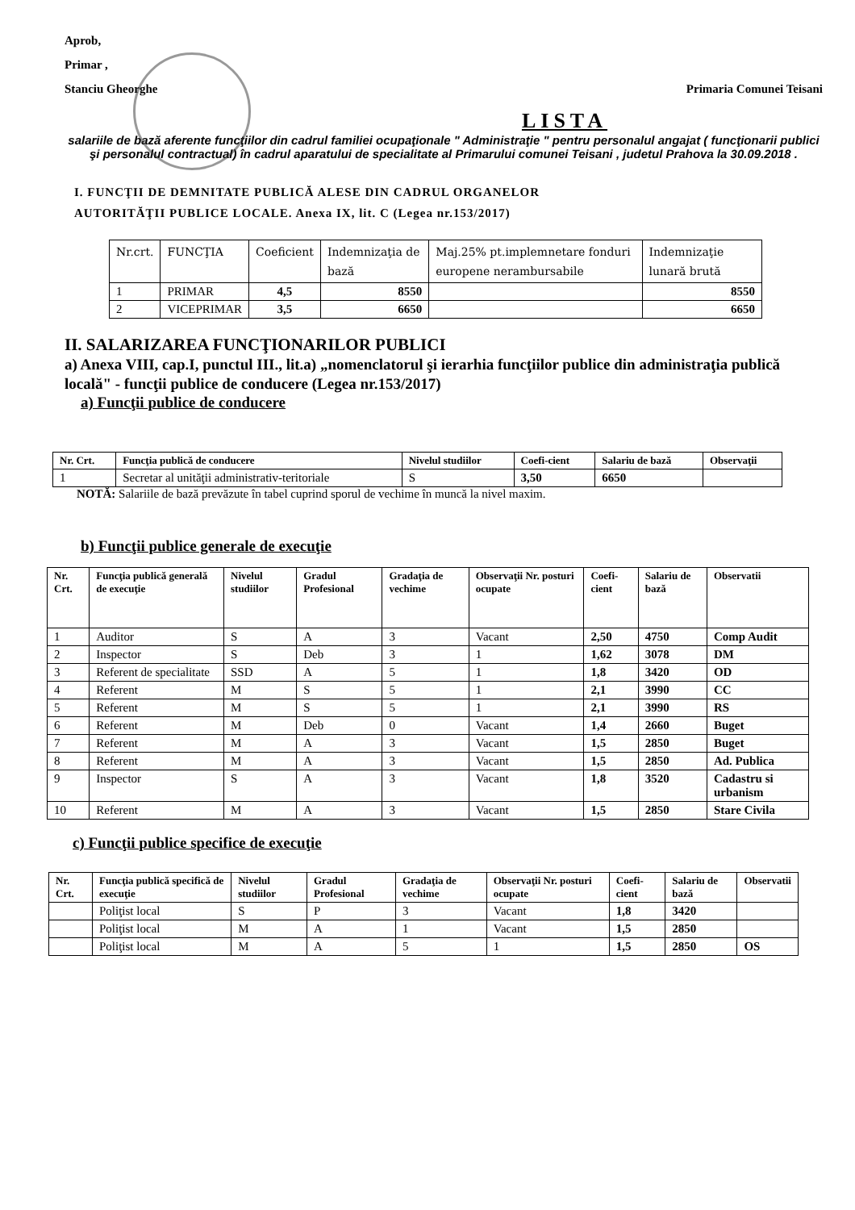Aprob,
Primar ,
Stanciu Gheorghe
Primaria Comunei Teisani
LISTA
salariile de bază aferente funcţiilor din cadrul familiei ocupaţionale " Administraţie " pentru personalul angajat ( funcţionarii publici şi personalul contractual) în cadrul aparatului de specialitate al Primarului comunei Teisani , judetul Prahova la 30.09.2018 .
I. FUNCŢII DE DEMNITATE PUBLICĂ ALESE DIN CADRUL ORGANELOR
AUTORITĂŢII PUBLICE LOCALE. Anexa IX, lit. C (Legea nr.153/2017)
| Nr.crt. | FUNCŢIA | Coeficient | Indemnizaţia de bază | Maj.25% pt.implemnetare fonduri europene nerambursabile | Indemnizaţie lunară brută |
| --- | --- | --- | --- | --- | --- |
| 1 | PRIMAR | 4,5 | 8550 | | 8550 |
| 2 | VICEPRIMAR | 3,5 | 6650 | | 6650 |
II. SALARIZAREA FUNCŢIONARILOR PUBLICI
a) Anexa VIII, cap.I, punctul III., lit.a) „nomenclatorul şi ierarhia funcţiilor publice din administraţia publică locală" - funcţii publice de conducere (Legea nr.153/2017)
a) Funcţii publice de conducere
| Nr. Crt. | Funcţia publică de conducere | Nivelul studiilor | Coefi-cient | Salariu de bază | Observaţii |
| --- | --- | --- | --- | --- | --- |
| 1 | Secretar al unităţii administrativ-teritoriale | S | 3,50 | 6650 | |
NOTĂ: Salariile de bază prevăzute în tabel cuprind sporul de vechime în muncă la nivel maxim.
b) Funcţii publice generale de execuţie
| Nr. Crt. | Funcţia publică generală de execuţie | Nivelul studiilor | Gradul Profesional | Gradaţia de vechime | Observaţii Nr. posturi ocupate | Coefi-cient | Salariu de bază | Observatii |
| --- | --- | --- | --- | --- | --- | --- | --- | --- |
| 1 | Auditor | S | A | 3 | Vacant | 2,50 | 4750 | Comp Audit |
| 2 | Inspector | S | Deb | 3 | 1 | 1,62 | 3078 | DM |
| 3 | Referent de specialitate | SSD | A | 5 | 1 | 1,8 | 3420 | OD |
| 4 | Referent | M | S | 5 | 1 | 2,1 | 3990 | CC |
| 5 | Referent | M | S | 5 | 1 | 2,1 | 3990 | RS |
| 6 | Referent | M | Deb | 0 | Vacant | 1,4 | 2660 | Buget |
| 7 | Referent | M | A | 3 | Vacant | 1,5 | 2850 | Buget |
| 8 | Referent | M | A | 3 | Vacant | 1,5 | 2850 | Ad. Publica |
| 9 | Inspector | S | A | 3 | Vacant | 1,8 | 3520 | Cadastru si urbanism |
| 10 | Referent | M | A | 3 | Vacant | 1,5 | 2850 | Stare Civila |
c) Funcţii publice specifice de execuţie
| Nr. Crt. | Funcţia publică specifică de execuţie | Nivelul studiilor | Gradul Profesional | Gradaţia de vechime | Observaţii Nr. posturi ocupate | Coefi-cient | Salariu de bază | Observatii |
| --- | --- | --- | --- | --- | --- | --- | --- | --- |
| | Poliţist local | S | P | 3 | Vacant | 1,8 | 3420 | |
| | Poliţist local | M | A | 1 | Vacant | 1,5 | 2850 | |
| | Poliţist local | M | A | 5 | 1 | 1,5 | 2850 | OS |